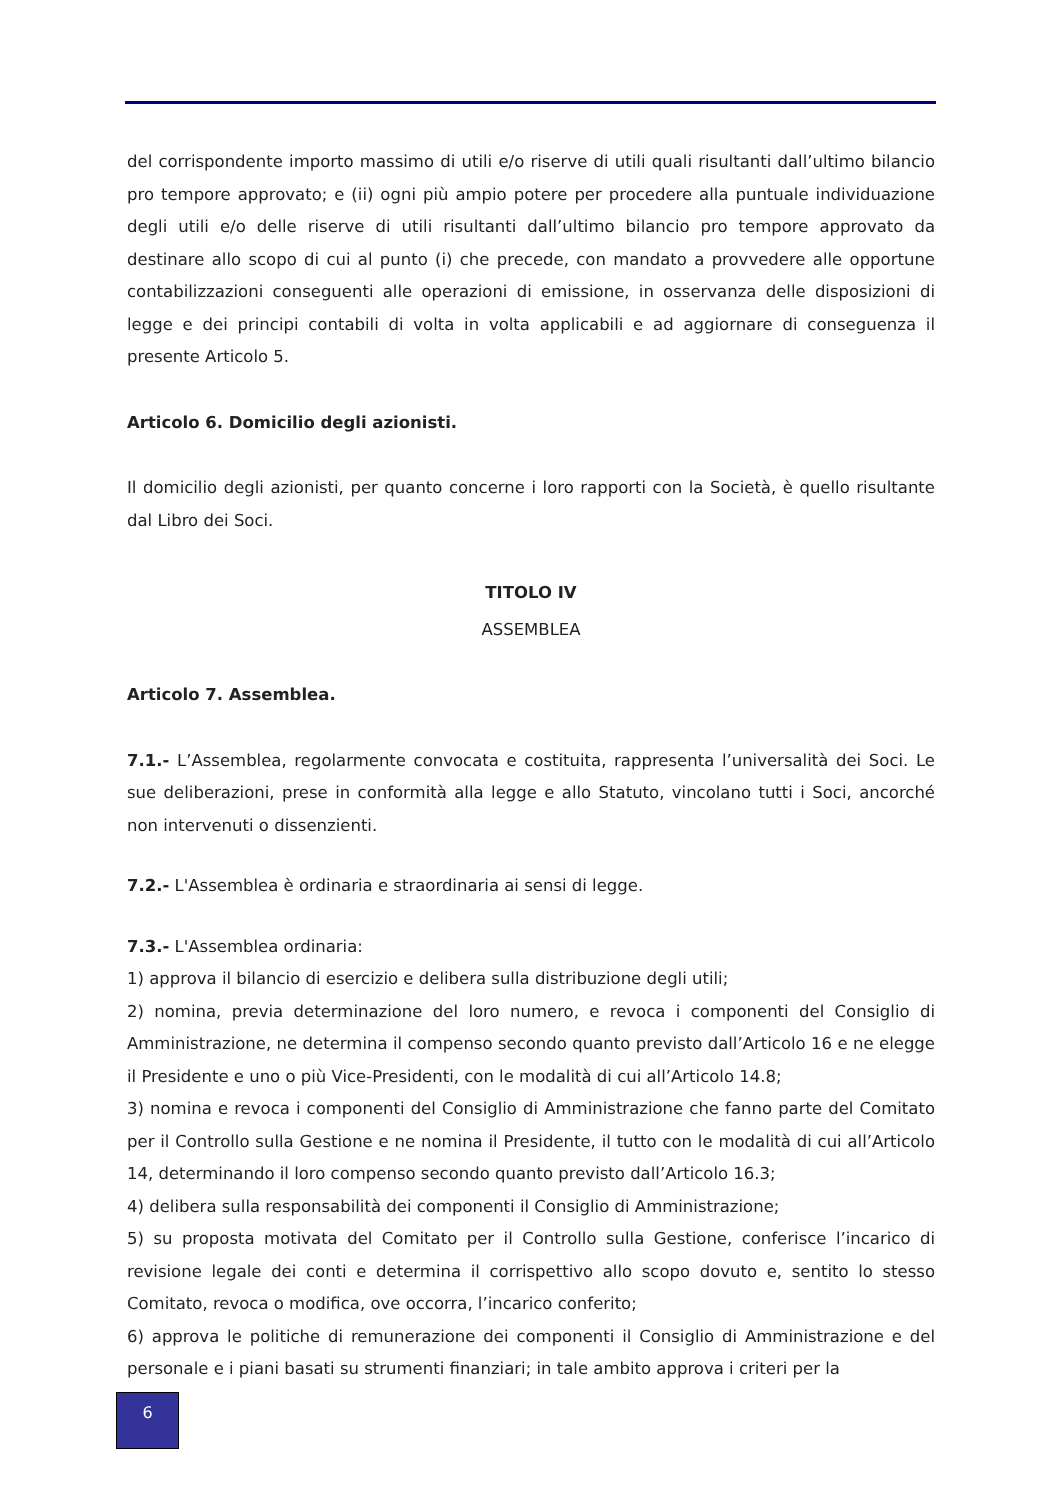del corrispondente importo massimo di utili e/o riserve di utili quali risultanti dall’ultimo bilancio pro tempore approvato; e (ii) ogni più ampio potere per procedere alla puntuale individuazione degli utili e/o delle riserve di utili risultanti dall’ultimo bilancio pro tempore approvato da destinare allo scopo di cui al punto (i) che precede, con mandato a provvedere alle opportune contabilizzazioni conseguenti alle operazioni di emissione, in osservanza delle disposizioni di legge e dei principi contabili di volta in volta applicabili e ad aggiornare di conseguenza il presente Articolo 5.
Articolo 6. Domicilio degli azionisti.
Il domicilio degli azionisti, per quanto concerne i loro rapporti con la Società, è quello risultante dal Libro dei Soci.
TITOLO IV
ASSEMBLEA
Articolo 7. Assemblea.
7.1.- L’Assemblea, regolarmente convocata e costituita, rappresenta l’universalità dei Soci. Le sue deliberazioni, prese in conformità alla legge e allo Statuto, vincolano tutti i Soci, ancorché non intervenuti o dissenzienti.
7.2.- L'Assemblea è ordinaria e straordinaria ai sensi di legge.
7.3.- L'Assemblea ordinaria:
1) approva il bilancio di esercizio e delibera sulla distribuzione degli utili;
2) nomina, previa determinazione del loro numero, e revoca i componenti del Consiglio di Amministrazione, ne determina il compenso secondo quanto previsto dall’Articolo 16 e ne elegge il Presidente e uno o più Vice-Presidenti, con le modalità di cui all’Articolo 14.8;
3) nomina e revoca i componenti del Consiglio di Amministrazione che fanno parte del Comitato per il Controllo sulla Gestione e ne nomina il Presidente, il tutto con le modalità di cui all’Articolo 14, determinando il loro compenso secondo quanto previsto dall’Articolo 16.3;
4) delibera sulla responsabilità dei componenti il Consiglio di Amministrazione;
5) su proposta motivata del Comitato per il Controllo sulla Gestione, conferisce l’incarico di revisione legale dei conti e determina il corrispettivo allo scopo dovuto e, sentito lo stesso Comitato, revoca o modifica, ove occorra, l’incarico conferito;
6) approva le politiche di remunerazione dei componenti il Consiglio di Amministrazione e del personale e i piani basati su strumenti finanziari; in tale ambito approva i criteri per la
6